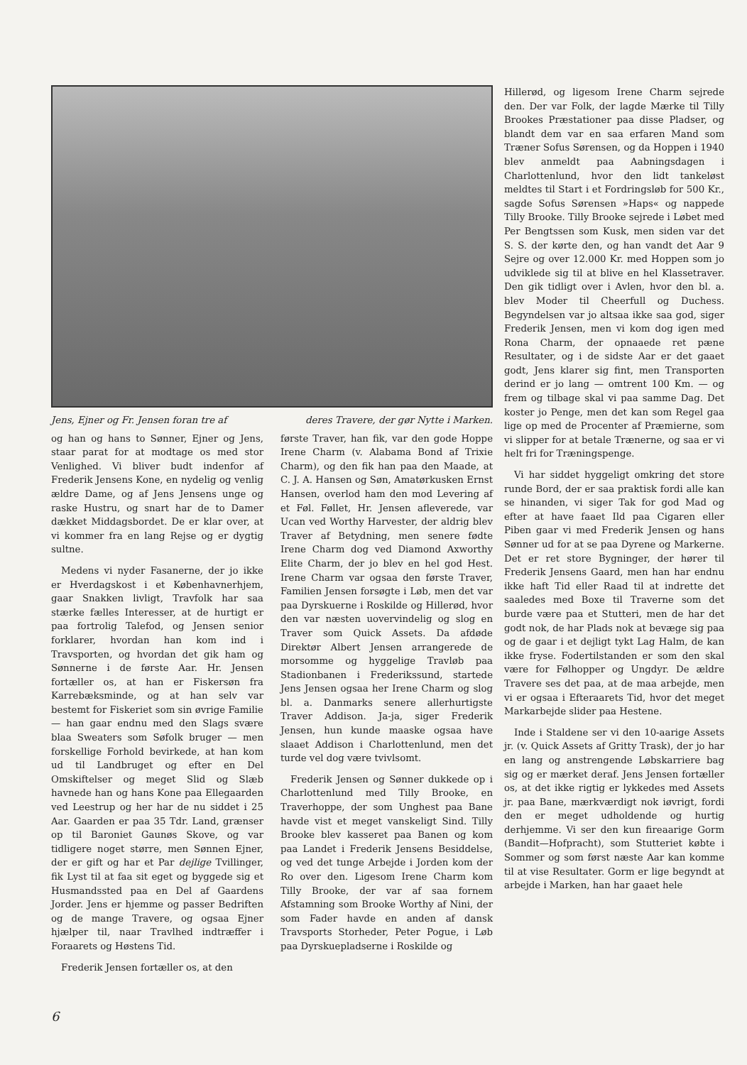Jens, Ejner og Fr. Jensen foran tre af deres Travere, der gør Nytte i Marken.
og han og hans to Sønner, Ejner og Jens, staar parat for at modtage os med stor Venlighed. Vi bliver budt indenfor af Frederik Jensens Kone, en nydelig og venlig ældre Dame, og af Jens Jensens unge og raske Hustru, og snart har de to Damer dækket Middagsbordet. De er klar over, at vi kommer fra en lang Rejse og er dygtig sultne.
Medens vi nyder Fasanerne, der jo ikke er Hverdagskost i et Københavnerhjem, gaar Snakken livligt, Travfolk har saa stærke fælles Interesser, at de hurtigt er paa fortrolig Talefod, og Jensen senior forklarer, hvordan han kom ind i Travsporten, og hvordan det gik ham og Sønnerne i de første Aar. Hr. Jensen fortæller os, at han er Fiskersøn fra Karrebæksminde, og at han selv var bestemt for Fiskeriet som sin øvrige Familie — han gaar endnu med den Slags svære blaa Sweaters som Søfolk bruger — men forskellige Forhold bevirkede, at han kom ud til Landbruget og efter en Del Omskiftelser og meget Slid og Slæb havnede han og hans Kone paa Ellegaarden ved Leestrup og her har de nu siddet i 25 Aar. Gaarden er paa 35 Tdr. Land, grænser op til Baroniet Gaunøs Skove, og var tidligere noget større, men Sønnen Ejner, der er gift og har et Par dejlige Tvillinger, fik Lyst til at faa sit eget og byggede sig et Husmandssted paa en Del af Gaardens Jorder. Jens er hjemme og passer Bedriften og de mange Travere, og ogsaa Ejner hjælper til, naar Travlhed indtræffer i Foraarets og Høstens Tid.
Frederik Jensen fortæller os, at den
første Traver, han fik, var den gode Hoppe Irene Charm (v. Alabama Bond af Trixie Charm), og den fik han paa den Maade, at C. J. A. Hansen og Søn, Amatørkusken Ernst Hansen, overlod ham den mod Levering af et Føl. Føllet, Hr. Jensen afleverede, var Ucan ved Worthy Harvester, der aldrig blev Traver af Betydning, men senere fødte Irene Charm dog ved Diamond Axworthy Elite Charm, der jo blev en hel god Hest. Irene Charm var ogsaa den første Traver, Familien Jensen forsøgte i Løb, men det var paa Dyrskuerne i Roskilde og Hillerød, hvor den var næsten uovervindelig og slog en Traver som Quick Assets. Da afdøde Direktør Albert Jensen arrangerede de morsomme og hyggelige Travløb paa Stadionbanen i Frederikssund, startede Jens Jensen ogsaa her Irene Charm og slog bl. a. Danmarks senere allerhurtigste Traver Addison. Ja-ja, siger Frederik Jensen, hun kunde maaske ogsaa have slaaet Addison i Charlottenlund, men det turde vel dog være tvivlsomt.
Frederik Jensen og Sønner dukkede op i Charlottenlund med Tilly Brooke, en Traverhoppe, der som Unghest paa Bane havde vist et meget vanskeligt Sind. Tilly Brooke blev kasseret paa Banen og kom paa Landet i Frederik Jensens Besiddelse, og ved det tunge Arbejde i Jorden kom der Ro over den. Ligesom Irene Charm kom Tilly Brooke, der var af saa fornem Afstamning som Brooke Worthy af Nini, der som Fader havde en anden af dansk Travsports Storheder, Peter Pogue, i Løb paa Dyrskuepladserne i Roskilde og
Hillerød, og ligesom Irene Charm sejrede den. Der var Folk, der lagde Mærke til Tilly Brookes Præstationer paa disse Pladser, og blandt dem var en saa erfaren Mand som Træner Sofus Sørensen, og da Hoppen i 1940 blev anmeldt paa Aabningsdagen i Charlottenlund, hvor den lidt tankeløst meldtes til Start i et Fordringsløb for 500 Kr., sagde Sofus Sørensen »Haps« og nappede Tilly Brooke. Tilly Brooke sejrede i Løbet med Per Bengtssen som Kusk, men siden var det S. S. der kørte den, og han vandt det Aar 9 Sejre og over 12.000 Kr. med Hoppen som jo udviklede sig til at blive en hel Klassetraver. Den gik tidligt over i Avlen, hvor den bl. a. blev Moder til Cheerfull og Duchess. Begyndelsen var jo altsaa ikke saa god, siger Frederik Jensen, men vi kom dog igen med Rona Charm, der opnaaede ret pæne Resultater, og i de sidste Aar er det gaaet godt, Jens klarer sig fint, men Transporten derind er jo lang — omtrent 100 Km. — og frem og tilbage skal vi paa samme Dag. Det koster jo Penge, men det kan som Regel gaa lige op med de Procenter af Præmierne, som vi slipper for at betale Trænerne, og saa er vi helt fri for Træningspenge.
Vi har siddet hyggeligt omkring det store runde Bord, der er saa praktisk fordi alle kan se hinanden, vi siger Tak for god Mad og efter at have faaet Ild paa Cigaren eller Piben gaar vi med Frederik Jensen og hans Sønner ud for at se paa Dyrene og Markerne. Det er ret store Bygninger, der hører til Frederik Jensens Gaard, men han har endnu ikke haft Tid eller Raad til at indrette det saaledes med Boxe til Traverne som det burde være paa et Stutteri, men de har det godt nok, de har Plads nok at bevæge sig paa og de gaar i et dejligt tykt Lag Halm, de kan ikke fryse. Fodertilstanden er som den skal være for Følhopper og Ungdyr. De ældre Travere ses det paa, at de maa arbejde, men vi er ogsaa i Efteraarets Tid, hvor det meget Markarbejde slider paa Hestene.
Inde i Staldene ser vi den 10-aarige Assets jr. (v. Quick Assets af Gritty Trask), der jo har en lang og anstrengende Løbskarriere bag sig og er mærket deraf. Jens Jensen fortæller os, at det ikke rigtig er lykkedes med Assets jr. paa Bane, mærkværdigt nok iøvrigt, fordi den er meget udholdende og hurtig derhjemme. Vi ser den kun fireaarige Gorm (Bandit—Hofpracht), som Stutteriet købte i Sommer og som først næste Aar kan komme til at vise Resultater. Gorm er lige begyndt at arbejde i Marken, han har gaaet hele
6